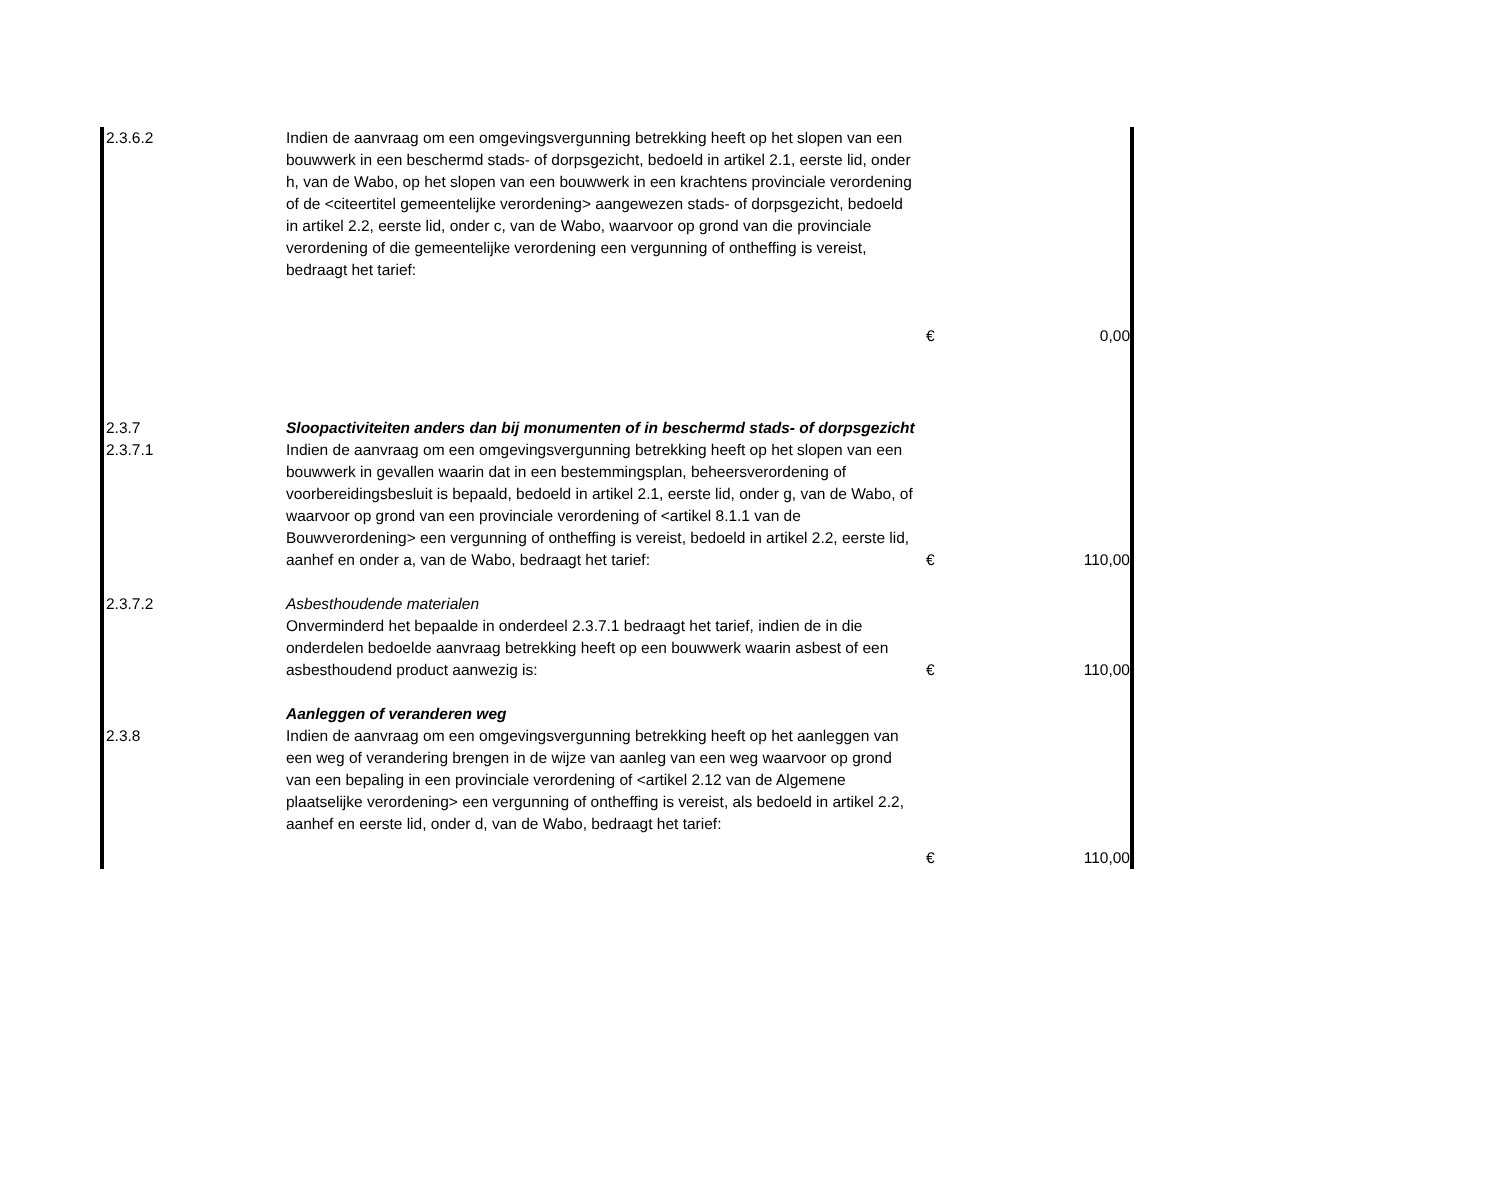| 2.3.6.2 | Indien de aanvraag om een omgevingsvergunning betrekking heeft op het slopen van een bouwwerk in een beschermd stads- of dorpsgezicht, bedoeld in artikel 2.1, eerste lid, onder h, van de Wabo, op het slopen van een bouwwerk in een krachtens provinciale verordening of de <citeertitel gemeentelijke verordening> aangewezen stads- of dorpsgezicht, bedoeld in artikel 2.2, eerste lid, onder c, van de Wabo, waarvoor op grond van die provinciale verordening of die gemeentelijke verordening een vergunning of ontheffing is vereist, bedraagt het tarief: | | |
| | | € | 0,00 |
| 2.3.7 | Sloopactiviteiten anders dan bij monumenten of in beschermd stads- of dorpsgezicht | | |
| 2.3.7.1 | Indien de aanvraag om een omgevingsvergunning betrekking heeft op het slopen van een bouwwerk in gevallen waarin dat in een bestemmingsplan, beheersverordening of voorbereidingsbesluit is bepaald, bedoeld in artikel 2.1, eerste lid, onder g, van de Wabo, of waarvoor op grond van een provinciale verordening of <artikel 8.1.1 van de Bouwverordening> een vergunning of ontheffing is vereist, bedoeld in artikel 2.2, eerste lid, aanhef en onder a, van de Wabo, bedraagt het tarief: | € | 110,00 |
| 2.3.7.2 | Asbesthoudende materialen Onverminderd het bepaalde in onderdeel 2.3.7.1 bedraagt het tarief, indien de in die onderdelen bedoelde aanvraag betrekking heeft op een bouwwerk waarin asbest of een asbesthoudend product aanwezig is: | € | 110,00 |
| | Aanleggen of veranderen weg | | |
| 2.3.8 | Indien de aanvraag om een omgevingsvergunning betrekking heeft op het aanleggen van een weg of verandering brengen in de wijze van aanleg van een weg waarvoor op grond van een bepaling in een provinciale verordening of <artikel 2.12 van de Algemene plaatselijke verordening> een vergunning of ontheffing is vereist, als bedoeld in artikel 2.2, aanhef en eerste lid, onder d, van de Wabo, bedraagt het tarief: | | |
| | | € | 110,00 |